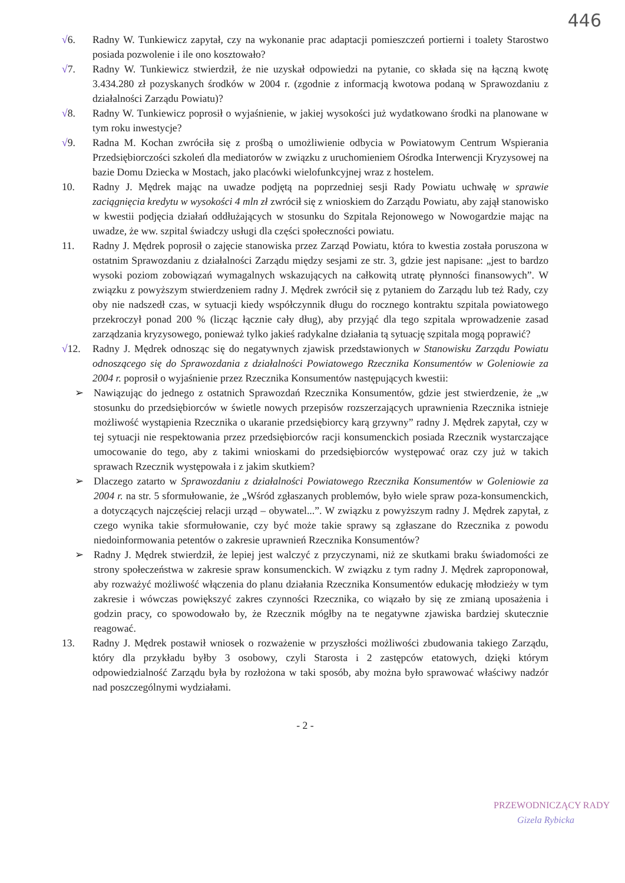446
√6. Radny W. Tunkiewicz zapytał, czy na wykonanie prac adaptacji pomieszczeń portierni i toalety Starostwo posiada pozwolenie i ile ono kosztowało?
√7. Radny W. Tunkiewicz stwierdził, że nie uzyskał odpowiedzi na pytanie, co składa się na łączną kwotę 3.434.280 zł pozyskanych środków w 2004 r. (zgodnie z informacją kwotowa podaną w Sprawozdaniu z działalności Zarządu Powiatu)?
√8. Radny W. Tunkiewicz poprosił o wyjaśnienie, w jakiej wysokości już wydatkowano środki na planowane w tym roku inwestycje?
√9. Radna M. Kochan zwróciła się z prośbą o umożliwienie odbycia w Powiatowym Centrum Wspierania Przedsiębiorczości szkoleń dla mediatorów w związku z uruchomieniem Ośrodka Interwencji Kryzysowej na bazie Domu Dziecka w Mostach, jako placówki wielofunkcyjnej wraz z hostelem.
10. Radny J. Mędrek mając na uwadze podjętą na poprzedniej sesji Rady Powiatu uchwałę w sprawie zaciągnięcia kredytu w wysokości 4 mln zł zwrócił się z wnioskiem do Zarządu Powiatu, aby zajął stanowisko w kwestii podjęcia działań oddłużających w stosunku do Szpitala Rejonowego w Nowogardzie mając na uwadze, że ww. szpital świadczy usługi dla części społeczności powiatu.
11. Radny J. Mędrek poprosił o zajęcie stanowiska przez Zarząd Powiatu, która to kwestia została poruszona w ostatnim Sprawozdaniu z działalności Zarządu między sesjami ze str. 3, gdzie jest napisane: „jest to bardzo wysoki poziom zobowiązań wymagalnych wskazujących na całkowitą utratę płynności finansowych”. W związku z powyższym stwierdzeniem radny J. Mędrek zwrócił się z pytaniem do Zarządu lub też Rady, czy oby nie nadszedł czas, w sytuacji kiedy współczynnik długu do rocznego kontraktu szpitala powiatowego przekroczył ponad 200 % (licząc łącznie cały dług), aby przyjąć dla tego szpitala wprowadzenie zasad zarządzania kryzysowego, ponieważ tylko jakieś radykalne działania tą sytuację szpitala mogą poprawić?
√12. Radny J. Mędrek odnosząc się do negatywnych zjawisk przedstawionych w Stanowisku Zarządu Powiatu odnoszącego się do Sprawozdania z działalności Powiatowego Rzecznika Konsumentów w Goleniowie za 2004 r. poprosił o wyjaśnienie przez Rzecznika Konsumentów następujących kwestii:
➢ Nawiązując do jednego z ostatnich Sprawozdań Rzecznika Konsumentów, gdzie jest stwierdzenie, że „w stosunku do przedsiębiorców w świetle nowych przepisów rozszerzających uprawnienia Rzecznika istnieje możliwość wystąpienia Rzecznika o ukaranie przedsiębiorcy karą grzywny” radny J. Mędrek zapytał, czy w tej sytuacji nie respektowania przez przedsiębiorców racji konsumenckich posiada Rzecznik wystarczające umocowanie do tego, aby z takimi wnioskami do przedsiębiorców występować oraz czy już w takich sprawach Rzecznik występowała i z jakim skutkiem?
➢ Dlaczego zatarto w Sprawozdaniu z działalności Powiatowego Rzecznika Konsumentów w Goleniowie za 2004 r. na str. 5 sformułowanie, że „Wśród zgłaszanych problemów, było wiele spraw poza-konsumenckich, a dotyczących najczęściej relacji urząd – obywatel...”. W związku z powyższym radny J. Mędrek zapytał, z czego wynika takie sformułowanie, czy być może takie sprawy są zgłaszane do Rzecznika z powodu niedoinformowania petentów o zakresie uprawnień Rzecznika Konsumentów?
➢ Radny J. Mędrek stwierdził, że lepiej jest walczyć z przyczynami, niż ze skutkami braku świadomości ze strony społeczeństwa w zakresie spraw konsumenckich. W związku z tym radny J. Mędrek zaproponował, aby rozważyć możliwość włączenia do planu działania Rzecznika Konsumentów edukację młodzieży w tym zakresie i wówczas powiększyć zakres czynności Rzecznika, co wiązało by się ze zmianą uposażenia i godzin pracy, co spowodowało by, że Rzecznik mógłby na te negatywne zjawiska bardziej skutecznie reagować.
13. Radny J. Mędrek postawił wniosek o rozważenie w przyszłości możliwości zbudowania takiego Zarządu, który dla przykładu byłby 3 osobowy, czyli Starosta i 2 zastępców etatowych, dzięki którym odpowiedzialność Zarządu była by rozłożona w taki sposób, aby można było sprawować właściwy nadzór nad poszczególnymi wydziałami.
- 2 -
PRZEWODNICZĄCY RADY
Gizela Rybicka